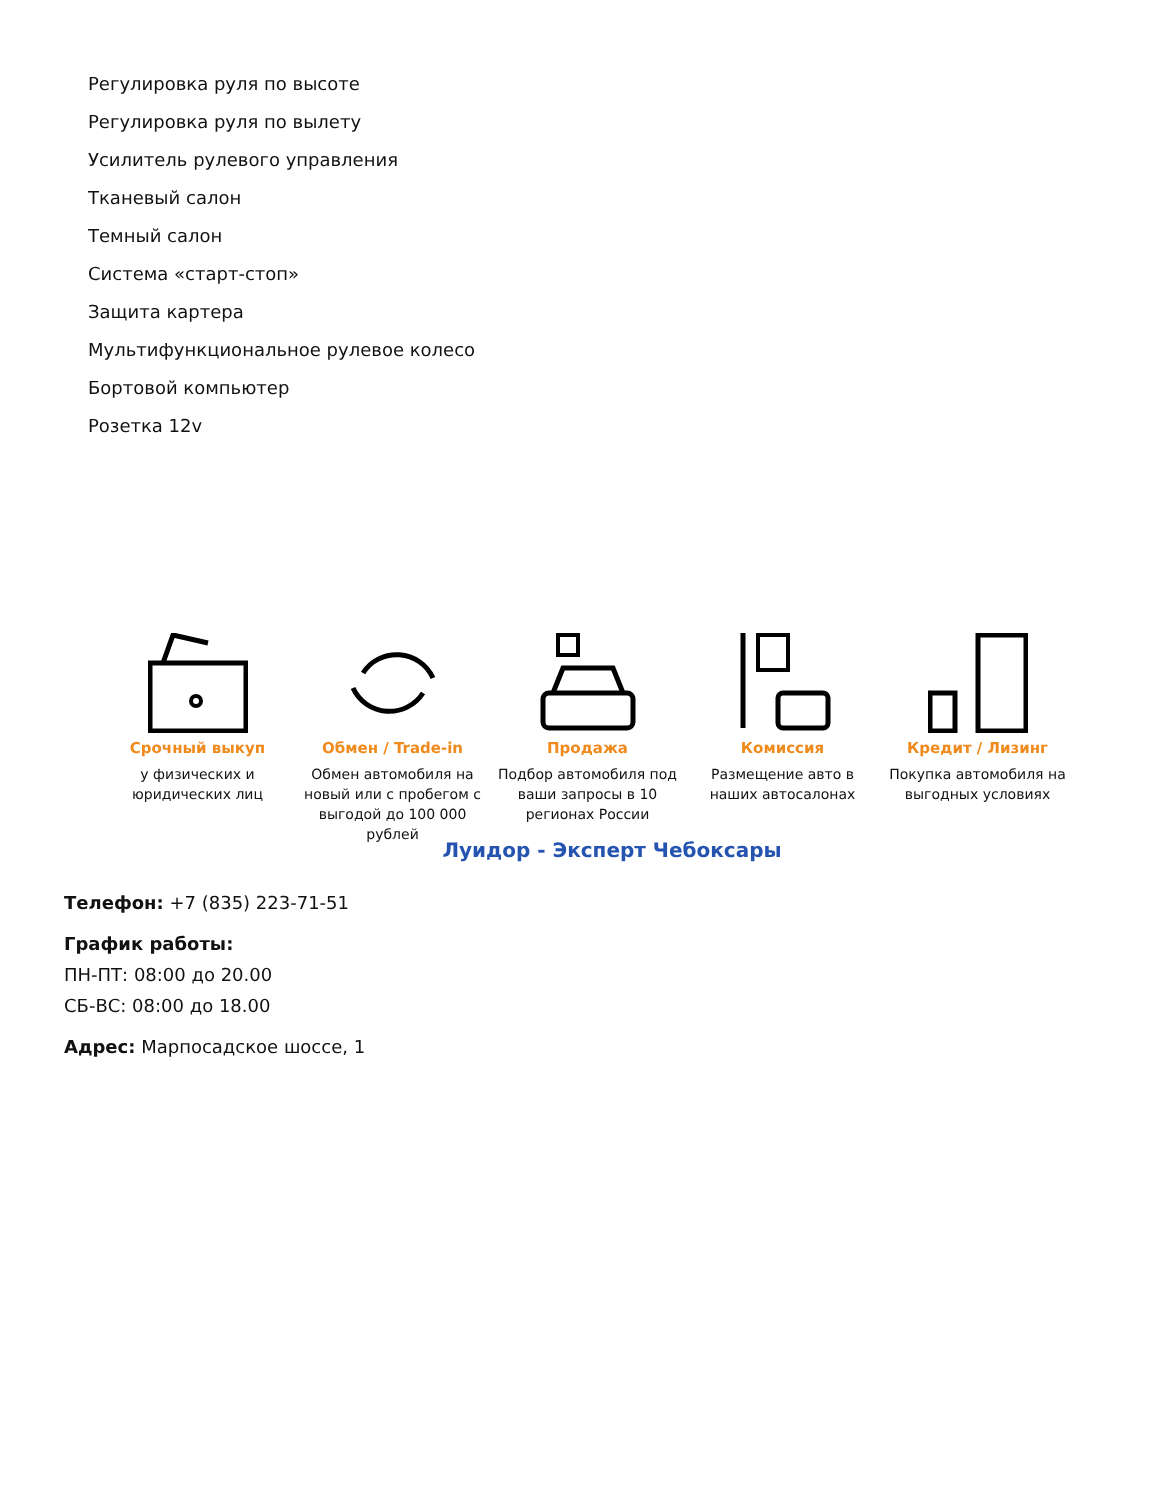Регулировка руля по высоте
Регулировка руля по вылету
Усилитель рулевого управления
Тканевый салон
Темный салон
Система «старт-стоп»
Защита картера
Мультифункциональное рулевое колесо
Бортовой компьютер
Розетка 12v
Срочный выкуп
у физических и юридических лиц
Обмен / Trade-in
Обмен автомобиля на новый или с пробегом с выгодой до 100 000 рублей
Продажа
Подбор автомобиля под ваши запросы в 10 регионах России
Комиссия
Размещение авто в наших автосалонах
Кредит / Лизинг
Покупка автомобиля на выгодных условиях
Луидор - Эксперт Чебоксары
Телефон: +7 (835) 223-71-51
График работы:
ПН-ПТ: 08:00 до 20.00
СБ-ВС: 08:00 до 18.00
Адрес: Марпосадское шоссе, 1